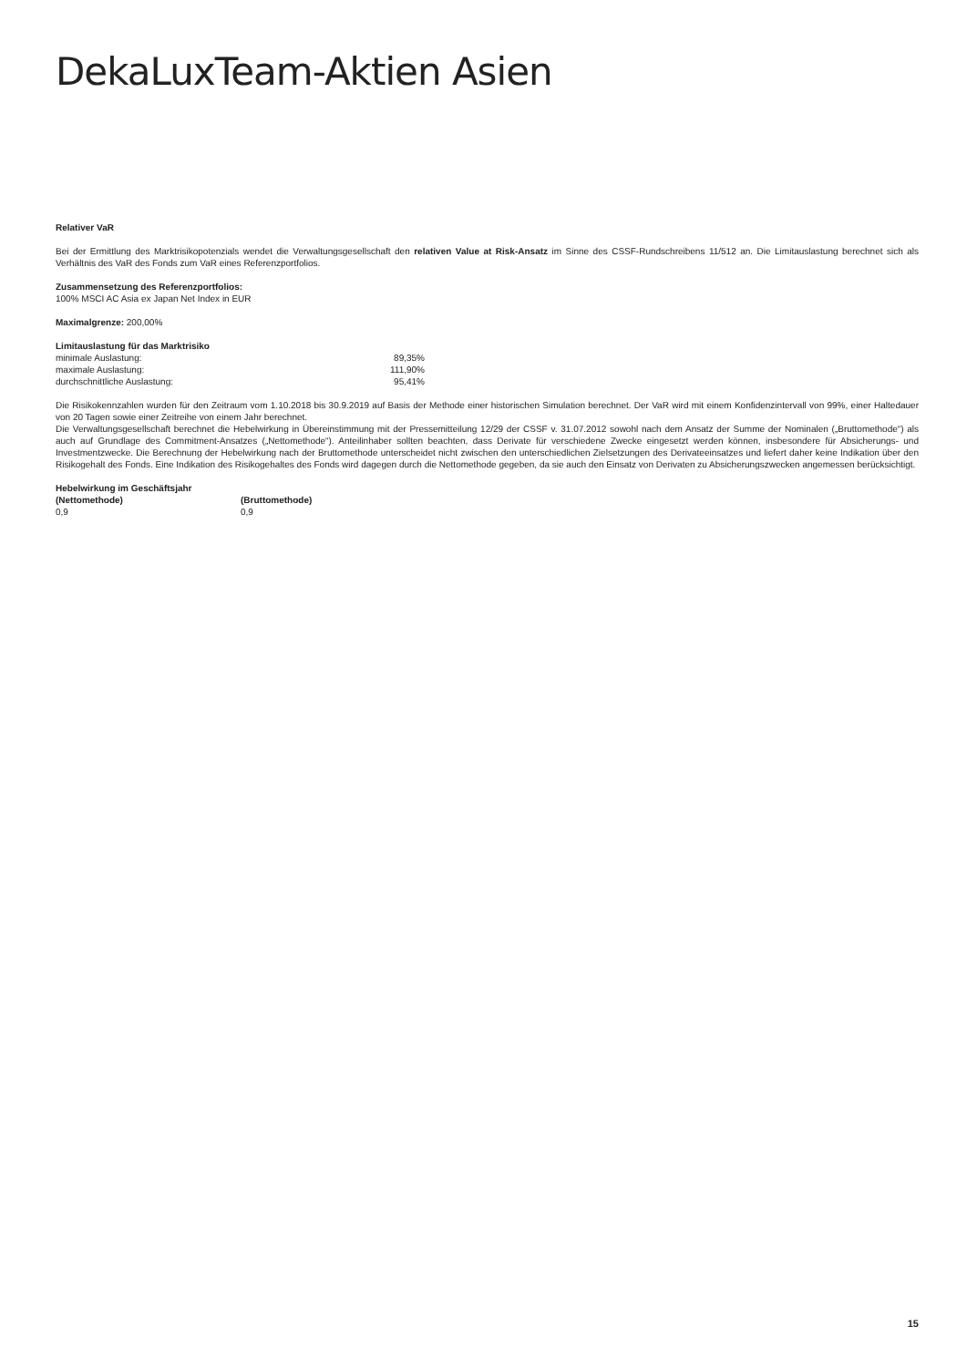DekaLuxTeam-Aktien Asien
Relativer VaR
Bei der Ermittlung des Marktrisikopotenzials wendet die Verwaltungsgesellschaft den relativen Value at Risk-Ansatz im Sinne des CSSF-Rundschreibens 11/512 an. Die Limitauslastung berechnet sich als Verhältnis des VaR des Fonds zum VaR eines Referenzportfolios.
Zusammensetzung des Referenzportfolios:
100% MSCI AC Asia ex Japan Net Index in EUR
Maximalgrenze: 200,00%
Limitauslastung für das Marktrisiko
| minimale Auslastung: | 89,35% |
| maximale Auslastung: | 111,90% |
| durchschnittliche Auslastung: | 95,41% |
Die Risikokennzahlen wurden für den Zeitraum vom 1.10.2018 bis 30.9.2019 auf Basis der Methode einer historischen Simulation berechnet. Der VaR wird mit einem Konfidenzintervall von 99%, einer Haltedauer von 20 Tagen sowie einer Zeitreihe von einem Jahr berechnet.
Die Verwaltungsgesellschaft berechnet die Hebelwirkung in Übereinstimmung mit der Pressemitteilung 12/29 der CSSF v. 31.07.2012 sowohl nach dem Ansatz der Summe der Nominalen („Bruttomethode“) als auch auf Grundlage des Commitment-Ansatzes („Nettomethode“). Anteilinhaber sollten beachten, dass Derivate für verschiedene Zwecke eingesetzt werden können, insbesondere für Absicherungs- und Investmentzwecke. Die Berechnung der Hebelwirkung nach der Bruttomethode unterscheidet nicht zwischen den unterschiedlichen Zielsetzungen des Derivateeinsatzes und liefert daher keine Indikation über den Risikogehalt des Fonds. Eine Indikation des Risikogehaltes des Fonds wird dagegen durch die Nettomethode gegeben, da sie auch den Einsatz von Derivaten zu Absicherungszwecken angemessen berücksichtigt.
Hebelwirkung im Geschäftsjahr
| (Nettomethode) | (Bruttomethode) |
| --- | --- |
| 0,9 | 0,9 |
15